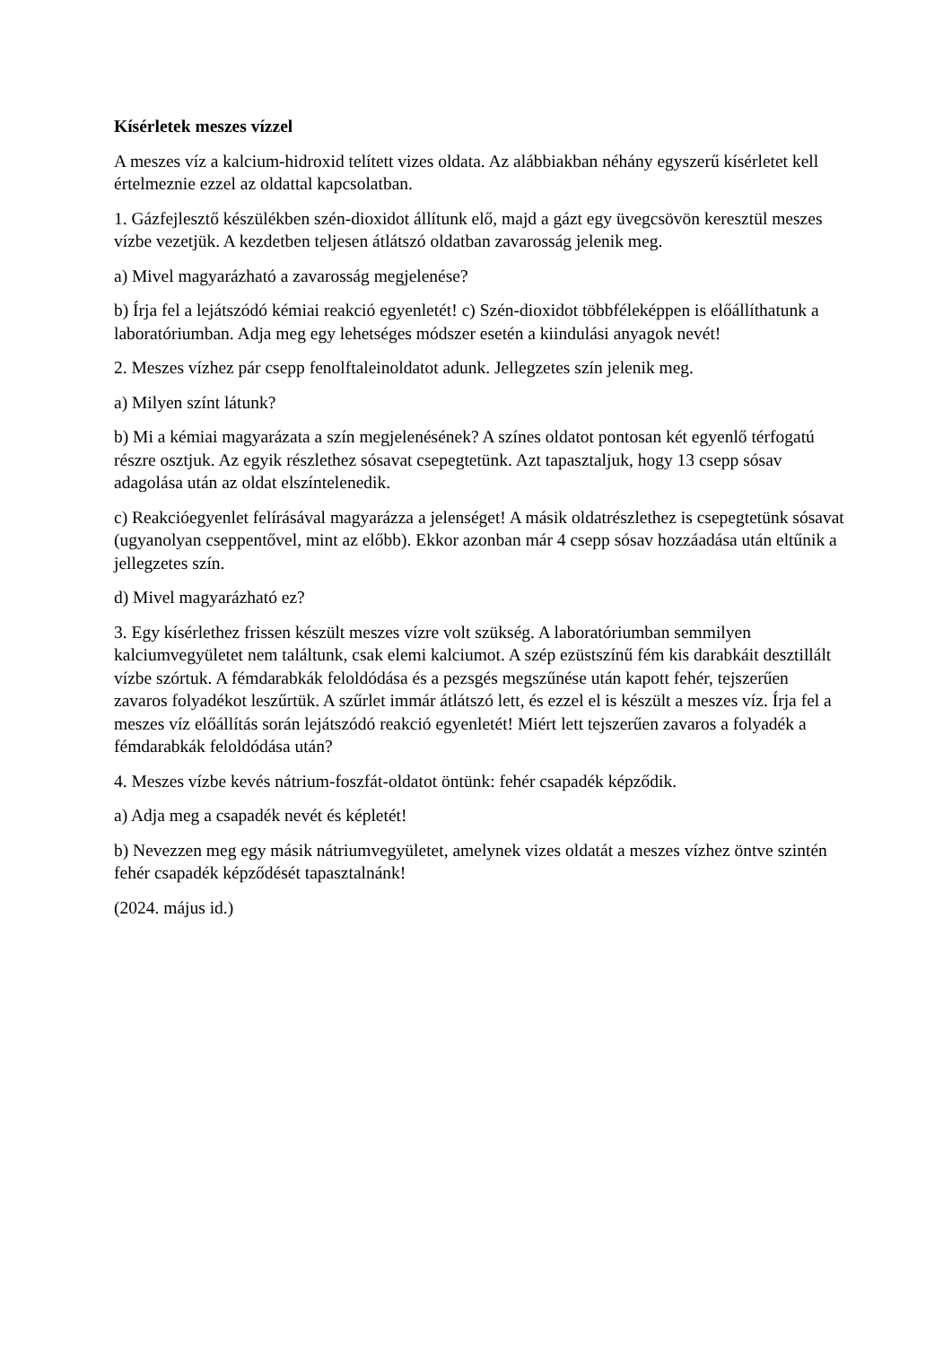Kísérletek meszes vízzel
A meszes víz a kalcium-hidroxid telített vizes oldata. Az alábbiakban néhány egyszerű kísérletet kell értelmeznie ezzel az oldattal kapcsolatban.
1. Gázfejlesztő készülékben szén-dioxidot állítunk elő, majd a gázt egy üvegcsövön keresztül meszes vízbe vezetjük. A kezdetben teljesen átlátszó oldatban zavarosság jelenik meg.
a) Mivel magyarázható a zavarosság megjelenése?
b) Írja fel a lejátszódó kémiai reakció egyenletét! c) Szén-dioxidot többféleképpen is előállíthatunk a laboratóriumban. Adja meg egy lehetséges módszer esetén a kiindulási anyagok nevét!
2. Meszes vízhez pár csepp fenolftaleinoldatot adunk. Jellegzetes szín jelenik meg.
a) Milyen színt látunk?
b) Mi a kémiai magyarázata a szín megjelenésének? A színes oldatot pontosan két egyenlő térfogatú részre osztjuk. Az egyik részlethez sósavat csepegtetünk. Azt tapasztaljuk, hogy 13 csepp sósav adagolása után az oldat elszíntelenedik.
c) Reakcióegyenlet felírásával magyarázza a jelenséget! A másik oldatrészlethez is csepegtetünk sósavat (ugyanolyan cseppentővel, mint az előbb). Ekkor azonban már 4 csepp sósav hozzáadása után eltűnik a jellegzetes szín.
d) Mivel magyarázható ez?
3. Egy kísérlethez frissen készült meszes vízre volt szükség. A laboratóriumban semmilyen kalciumvegyületet nem találtunk, csak elemi kalciumot. A szép ezüstszínű fém kis darabkáit desztillált vízbe szórtuk. A fémdarabkák feloldódása és a pezsgés megszűnése után kapott fehér, tejszerűen zavaros folyadékot leszűrtük. A szűrlet immár átlátszó lett, és ezzel el is készült a meszes víz. Írja fel a meszes víz előállítás során lejátszódó reakció egyenletét! Miért lett tejszerűen zavaros a folyadék a fémdarabkák feloldódása után?
4. Meszes vízbe kevés nátrium-foszfát-oldatot öntünk: fehér csapadék képződik.
a) Adja meg a csapadék nevét és képletét!
b) Nevezzen meg egy másik nátriumvegyületet, amelynek vizes oldatát a meszes vízhez öntve szintén fehér csapadék képződését tapasztalnánk!
(2024. május id.)